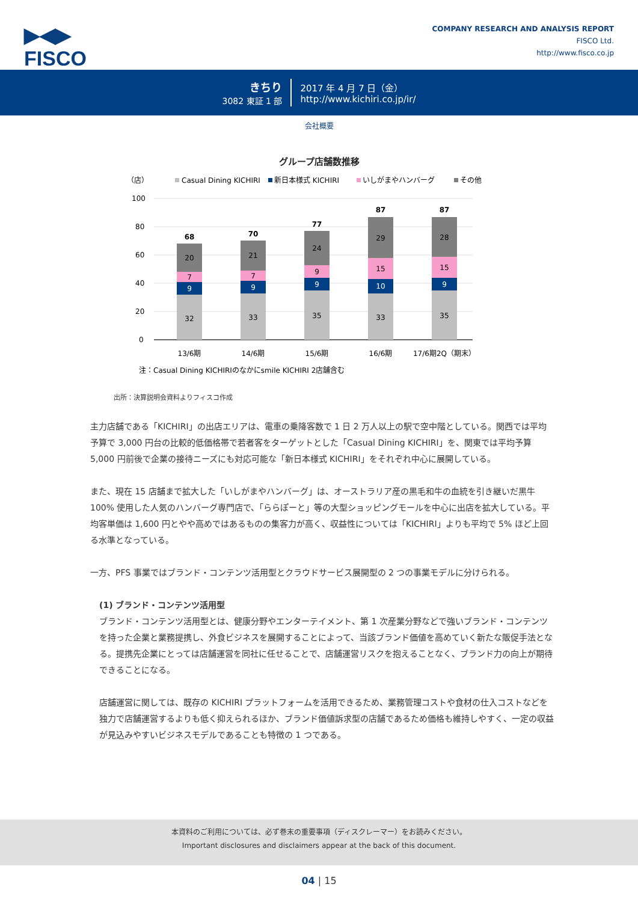▶◀▶
FISCO
COMPANY RESEARCH AND ANALYSIS REPORT
FISCO Ltd.
http://www.fisco.co.jp
きちり
3082 東証 1 部
2017 年 4 月 7 日（金）
http://www.kichiri.co.jp/ir/
会社概要
グループ店舗数推移
（店）
Casual Dining KICHIRI
新日本様式 KICHIRI
いしがまやハンバーグ
その他
100
80
60
40
20
0
32
9
7
20
68
13/6期
33
9
7
21
70
14/6期
35
9
9
24
77
15/6期
33
10
15
29
87
16/6期
35
9
15
28
87
17/6期2Q（期末）
注：Casual Dining KICHIRIのなかにsmile KICHIRI 2店舗含む
出所：決算説明会資料よりフィスコ作成
主力店舗である「KICHIRI」の出店エリアは、電車の乗降客数で 1 日 2 万人以上の駅で空中階としている。関西では平均予算で 3,000 円台の比較的低価格帯で若者客をターゲットとした「Casual Dining KICHIRI」を、関東では平均予算 5,000 円前後で企業の接待ニーズにも対応可能な「新日本様式 KICHIRI」をそれぞれ中心に展開している。
また、現在 15 店舗まで拡大した「いしがまやハンバーグ」は、オーストラリア産の黒毛和牛の血統を引き継いだ黒牛 100% 使用した人気のハンバーグ専門店で、「ららぽーと」等の大型ショッピングモールを中心に出店を拡大している。平均客単価は 1,600 円とやや高めではあるものの集客力が高く、収益性については「KICHIRI」よりも平均で 5% ほど上回る水準となっている。
一方、PFS 事業ではブランド・コンテンツ活用型とクラウドサービス展開型の 2 つの事業モデルに分けられる。
(1) ブランド・コンテンツ活用型
ブランド・コンテンツ活用型とは、健康分野やエンターテイメント、第 1 次産業分野などで強いブランド・コンテンツを持った企業と業務提携し、外食ビジネスを展開することによって、当該ブランド価値を高めていく新たな販促手法となる。提携先企業にとっては店舗運営を同社に任せることで、店舗運営リスクを抱えることなく、ブランド力の向上が期待できることになる。
店舗運営に関しては、既存の KICHIRI プラットフォームを活用できるため、業務管理コストや食材の仕入コストなどを独力で店舗運営するよりも低く抑えられるほか、ブランド価値訴求型の店舗であるため価格も維持しやすく、一定の収益が見込みやすいビジネスモデルであることも特徴の 1 つである。
本資料のご利用については、必ず巻末の重要事項（ディスクレーマー）をお読みください。
Important disclosures and disclaimers appear at the back of this document.
04 | 15